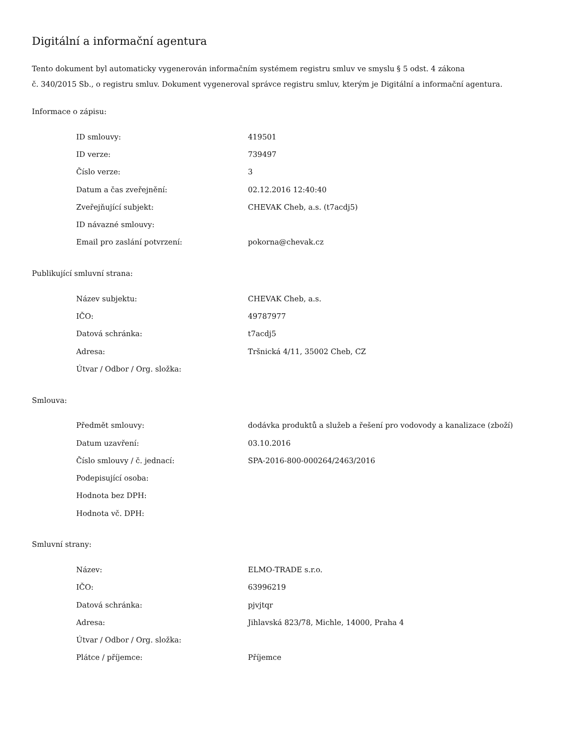Digitální a informační agentura
Tento dokument byl automaticky vygenerován informačním systémem registru smluv ve smyslu § 5 odst. 4 zákona
č. 340/2015 Sb., o registru smluv. Dokument vygeneroval správce registru smluv, kterým je Digitální a informační agentura.
Informace o zápisu:
| ID smlouvy: | 419501 |
| ID verze: | 739497 |
| Číslo verze: | 3 |
| Datum a čas zveřejnění: | 02.12.2016 12:40:40 |
| Zveřejňující subjekt: | CHEVAK Cheb, a.s. (t7acdj5) |
| ID návazné smlouvy: | |
| Email pro zaslání potvrzení: | pokorna@chevak.cz |
Publikující smluvní strana:
| Název subjektu: | CHEVAK Cheb, a.s. |
| IČO: | 49787977 |
| Datová schránka: | t7acdj5 |
| Adresa: | Tršnická 4/11, 35002 Cheb, CZ |
| Útvar / Odbor / Org. složka: | |
Smlouva:
| Předmět smlouvy: | dodávka produktů a služeb a řešení pro vodovody a kanalizace (zboží) |
| Datum uzavření: | 03.10.2016 |
| Číslo smlouvy / č. jednací: | SPA-2016-800-000264/2463/2016 |
| Podepisující osoba: | |
| Hodnota bez DPH: | |
| Hodnota vč. DPH: | |
Smluvní strany:
| Název: | ELMO-TRADE s.r.o. |
| IČO: | 63996219 |
| Datová schránka: | pjvjtqr |
| Adresa: | Jihlavská 823/78, Michle, 14000, Praha 4 |
| Útvar / Odbor / Org. složka: | |
| Plátce / příjemce: | Příjemce |